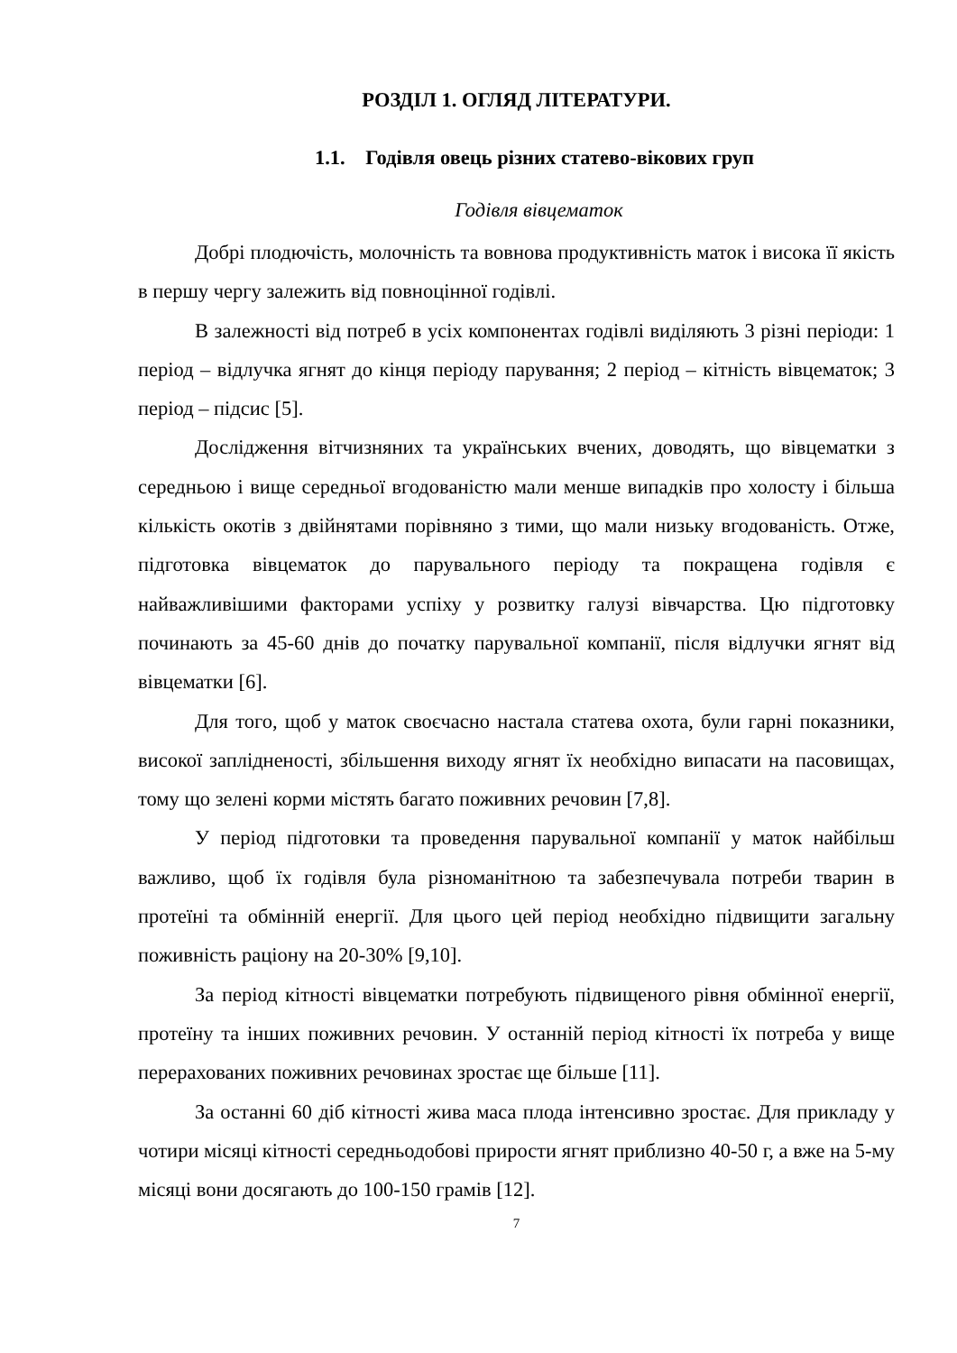РОЗДІЛ 1. ОГЛЯД ЛІТЕРАТУРИ.
1.1. Годівля овець різних статево-вікових груп
Годівля вівцематок
Добрі плодючість, молочність та вовнова продуктивність маток і висока її якість в першу чергу залежить від повноцінної годівлі.
В залежності від потреб в усіх компонентах годівлі виділяють 3 різні періоди: 1 період – відлучка ягнят до кінця періоду парування; 2 період – кітність вівцематок; 3 період – підсис [5].
Дослідження вітчизняних та українських вчених, доводять, що вівцематки з середньою і вище середньої вгодованістю мали менше випадків про холосту і більша кількість окотів з двійнятами порівняно з тими, що мали низьку вгодованість. Отже, підготовка вівцематок до парувального періоду та покращена годівля є найважливішими факторами успіху у розвитку галузі вівчарства. Цю підготовку починають за 45-60 днів до початку парувальної компанії, після відлучки ягнят від вівцематки [6].
Для того, щоб у маток своєчасно настала статева охота, були гарні показники, високої заплідненості, збільшення виходу ягнят їх необхідно випасати на пасовищах, тому що зелені корми містять багато поживних речовин [7,8].
У період підготовки та проведення парувальної компанії у маток найбільш важливо, щоб їх годівля була різноманітною та забезпечувала потреби тварин в протеїні та обмінній енергії. Для цього цей період необхідно підвищити загальну поживність раціону на 20-30% [9,10].
За період кітності вівцематки потребують підвищеного рівня обмінної енергії, протеїну та інших поживних речовин. У останній період кітності їх потреба у вище перерахованих поживних речовинах зростає ще більше [11].
За останні 60 діб кітності жива маса плода інтенсивно зростає. Для прикладу у чотири місяці кітності середньодобові прирости ягнят приблизно 40-50 г, а вже на 5-му місяці вони досягають до 100-150 грамів [12].
7